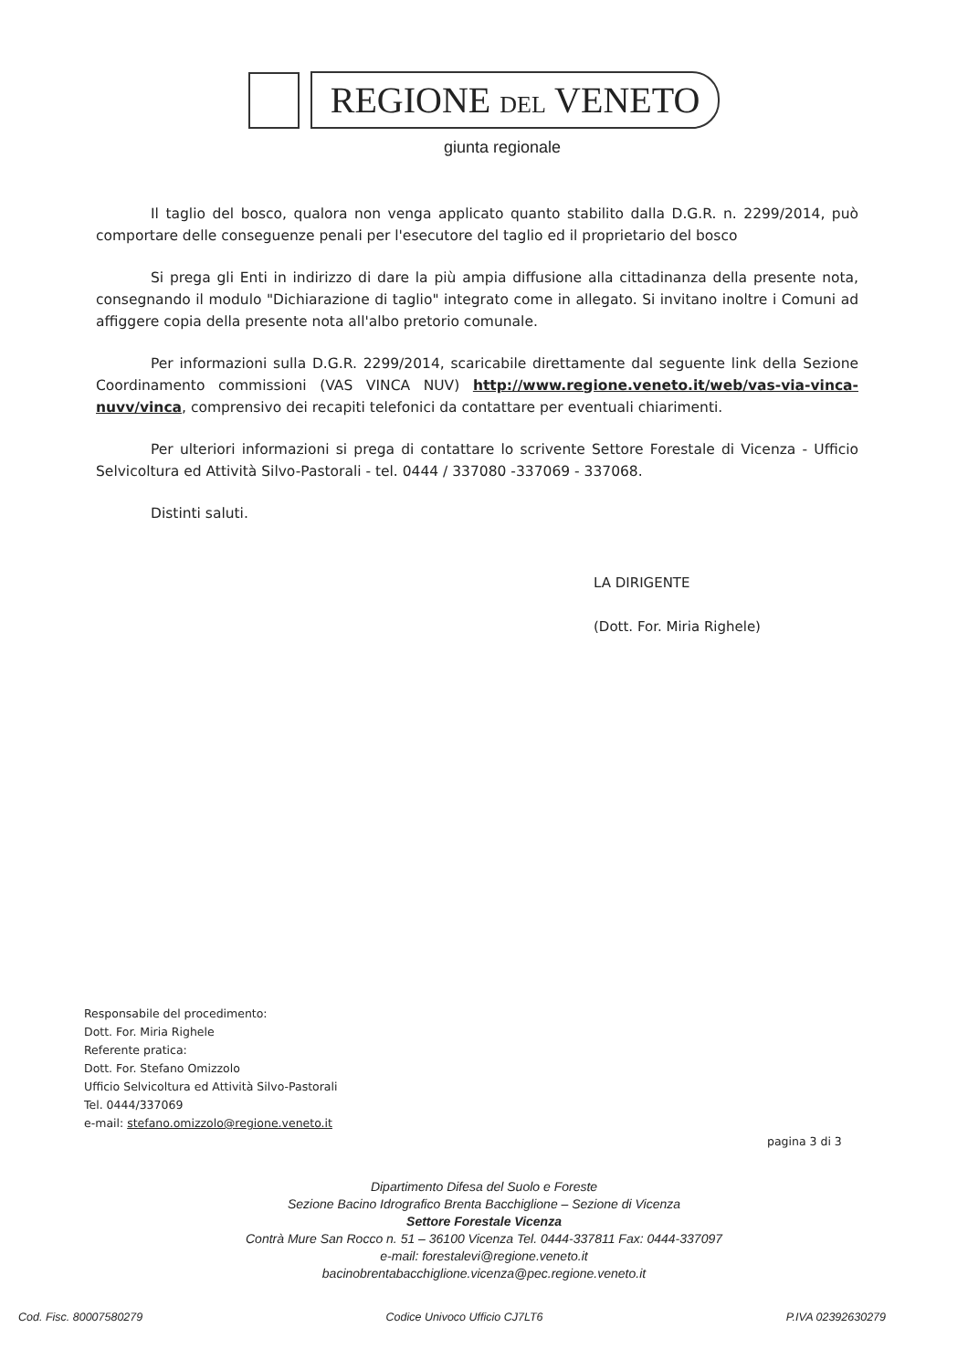REGIONE DEL VENETO
giunta regionale
Il taglio del bosco, qualora non venga applicato quanto stabilito dalla D.G.R. n. 2299/2014, può comportare delle conseguenze penali per l'esecutore del taglio ed il proprietario del bosco
Si prega gli Enti in indirizzo di dare la più ampia diffusione alla cittadinanza della presente nota, consegnando il modulo "Dichiarazione di taglio" integrato come in allegato. Si invitano inoltre i Comuni ad affiggere copia della presente nota all'albo pretorio comunale.
Per informazioni sulla D.G.R. 2299/2014, scaricabile direttamente dal seguente link della Sezione Coordinamento commissioni (VAS VINCA NUV) http://www.regione.veneto.it/web/vas-via-vinca-nuvv/vinca, comprensivo dei recapiti telefonici da contattare per eventuali chiarimenti.
Per ulteriori informazioni si prega di contattare lo scrivente Settore Forestale di Vicenza - Ufficio Selvicoltura ed Attività Silvo-Pastorali - tel. 0444 / 337080 -337069 - 337068.
Distinti saluti.
LA DIRIGENTE
(Dott. For. Miria Righele)
Responsabile del procedimento:
Dott. For. Miria Righele
Referente pratica:
Dott. For. Stefano Omizzolo
Ufficio Selvicoltura ed Attività Silvo-Pastorali
Tel. 0444/337069
e-mail: stefano.omizzolo@regione.veneto.it
pagina 3 di 3
Dipartimento Difesa del Suolo e Foreste
Sezione Bacino Idrografico Brenta Bacchiglione – Sezione di Vicenza
Settore Forestale Vicenza
Contrà Mure San Rocco n. 51 – 36100 Vicenza Tel. 0444-337811 Fax: 0444-337097
e-mail: forestalevi@regione.veneto.it
bacinobrentabacchiglione.vicenza@pec.regione.veneto.it
Cod. Fisc. 80007580279 Codice Univoco Ufficio CJ7LT6 P.IVA 02392630279